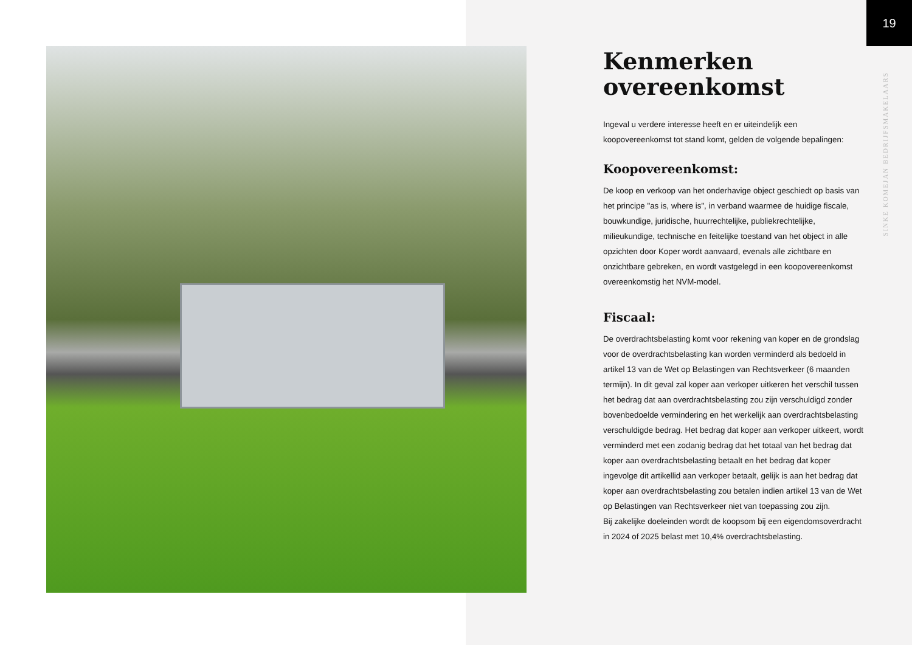19
SINKE KOMEJAN BEDRIJFSMAKELAARS
Kenmerken overeenkomst
Ingeval u verdere interesse heeft en er uiteindelijk een koopovereenkomst tot stand komt, gelden de volgende bepalingen:
Koopovereenkomst:
De koop en verkoop van het onderhavige object geschiedt op basis van het principe "as is, where is", in verband waarmee de huidige fiscale, bouwkundige, juridische, huurrechtelijke, publiekrechtelijke, milieukundige, technische en feitelijke toestand van het object in alle opzichten door Koper wordt aanvaard, evenals alle zichtbare en onzichtbare gebreken, en wordt vastgelegd in een koopovereenkomst overeenkomstig het NVM-model.
Fiscaal:
De overdrachtsbelasting komt voor rekening van koper en de grondslag voor de overdrachtsbelasting kan worden verminderd als bedoeld in artikel 13 van de Wet op Belastingen van Rechtsverkeer (6 maanden termijn). In dit geval zal koper aan verkoper uitkeren het verschil tussen het bedrag dat aan overdrachtsbelasting zou zijn verschuldigd zonder bovenbedoelde vermindering en het werkelijk aan overdrachtsbelasting verschuldigde bedrag. Het bedrag dat koper aan verkoper uitkeert, wordt verminderd met een zodanig bedrag dat het totaal van het bedrag dat koper aan overdrachtsbelasting betaalt en het bedrag dat koper ingevolge dit artikellid aan verkoper betaalt, gelijk is aan het bedrag dat koper aan overdrachtsbelasting zou betalen indien artikel 13 van de Wet op Belastingen van Rechtsverkeer niet van toepassing zou zijn.
Bij zakelijke doeleinden wordt de koopsom bij een eigendomsoverdracht in 2024 of 2025 belast met 10,4% overdrachtsbelasting.